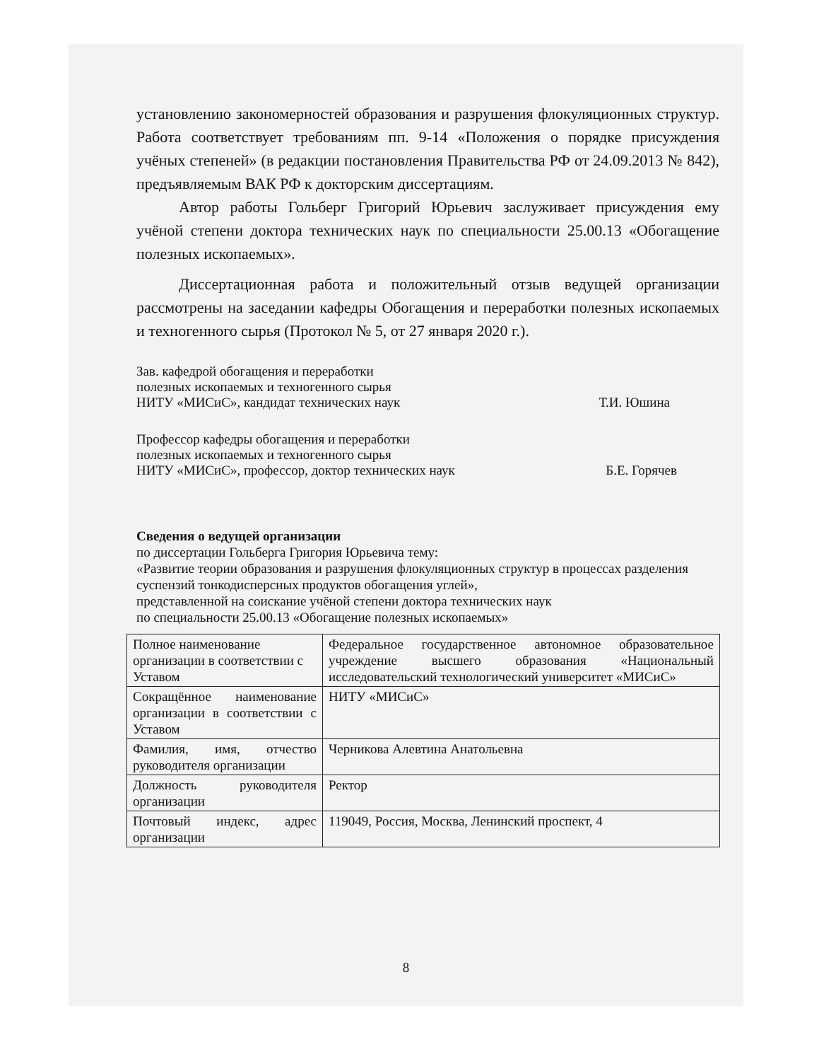установлению закономерностей образования и разрушения флокуляционных структур. Работа соответствует требованиям пп. 9-14 «Положения о порядке присуждения учёных степеней» (в редакции постановления Правительства РФ от 24.09.2013 № 842), предъявляемым ВАК РФ к докторским диссертациям.
Автор работы Гольберг Григорий Юрьевич заслуживает присуждения ему учёной степени доктора технических наук по специальности 25.00.13 «Обогащение полезных ископаемых».
Диссертационная работа и положительный отзыв ведущей организации рассмотрены на заседании кафедры Обогащения и переработки полезных ископаемых и техногенного сырья (Протокол № 5, от 27 января 2020 г.).
Зав. кафедрой обогащения и переработки
полезных ископаемых и техногенного сырья
НИТУ «МИСиС», кандидат технических наук
Т.И. Юшина
Профессор кафедры обогащения и переработки
полезных ископаемых и техногенного сырья
НИТУ «МИСиС», профессор, доктор технических наук
Б.Е. Горячев
Сведения о ведущей организации
по диссертации Гольберга Григория Юрьевича тему:
«Развитие теории образования и разрушения флокуляционных структур в процессах разделения суспензий тонкодисперсных продуктов обогащения углей»,
представленной на соискание учёной степени доктора технических наук
по специальности 25.00.13 «Обогащение полезных ископаемых»
| Полное наименование организации в соответствии с Уставом | Федеральное государственное автономное образовательное учреждение высшего образования «Национальный исследовательский технологический университет «МИСиС» |
| Сокращённое наименование организации в соответствии с Уставом | НИТУ «МИСиС» |
| Фамилия, имя, отчество руководителя организации | Черникова Алевтина Анатольевна |
| Должность руководителя организации | Ректор |
| Почтовый индекс, адрес организации | 119049, Россия, Москва, Ленинский проспект, 4 |
8